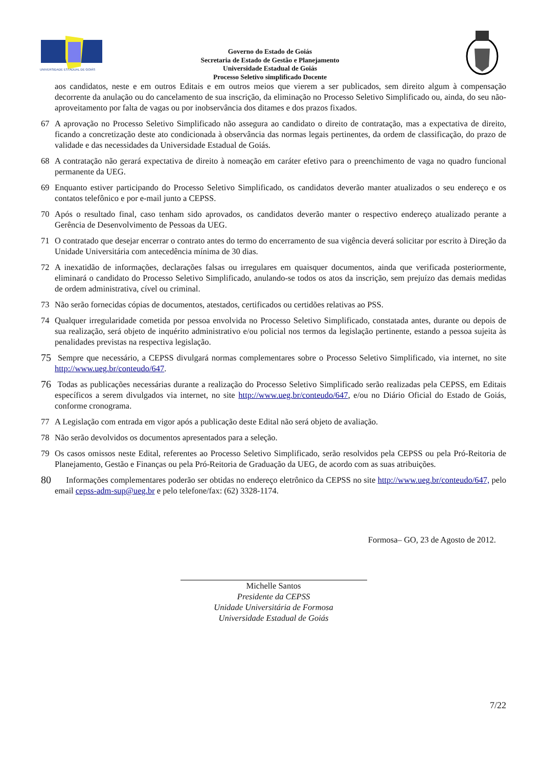UNIVERSIDADE ESTADUAL DE GOIÁS
Governo do Estado de Goiás
Secretaria de Estado de Gestão e Planejamento
Universidade Estadual de Goiás
Processo Seletivo simplificado Docente
aos candidatos, neste e em outros Editais e em outros meios que vierem a ser publicados, sem direito algum à compensação decorrente da anulação ou do cancelamento de sua inscrição, da eliminação no Processo Seletivo Simplificado ou, ainda, do seu não-aproveitamento por falta de vagas ou por inobservância dos ditames e dos prazos fixados.
67 A aprovação no Processo Seletivo Simplificado não assegura ao candidato o direito de contratação, mas a expectativa de direito, ficando a concretização deste ato condicionada à observância das normas legais pertinentes, da ordem de classificação, do prazo de validade e das necessidades da Universidade Estadual de Goiás.
68 A contratação não gerará expectativa de direito à nomeação em caráter efetivo para o preenchimento de vaga no quadro funcional permanente da UEG.
69 Enquanto estiver participando do Processo Seletivo Simplificado, os candidatos deverão manter atualizados o seu endereço e os contatos telefônico e por e-mail junto a CEPSS.
70 Após o resultado final, caso tenham sido aprovados, os candidatos deverão manter o respectivo endereço atualizado perante a Gerência de Desenvolvimento de Pessoas da UEG.
71 O contratado que desejar encerrar o contrato antes do termo do encerramento de sua vigência deverá solicitar por escrito à Direção da Unidade Universitária com antecedência mínima de 30 dias.
72 A inexatidão de informações, declarações falsas ou irregulares em quaisquer documentos, ainda que verificada posteriormente, eliminará o candidato do Processo Seletivo Simplificado, anulando-se todos os atos da inscrição, sem prejuízo das demais medidas de ordem administrativa, cível ou criminal.
73 Não serão fornecidas cópias de documentos, atestados, certificados ou certidões relativas ao PSS.
74 Qualquer irregularidade cometida por pessoa envolvida no Processo Seletivo Simplificado, constatada antes, durante ou depois de sua realização, será objeto de inquérito administrativo e/ou policial nos termos da legislação pertinente, estando a pessoa sujeita às penalidades previstas na respectiva legislação.
75 Sempre que necessário, a CEPSS divulgará normas complementares sobre o Processo Seletivo Simplificado, via internet, no site http://www.ueg.br/conteudo/647.
76 Todas as publicações necessárias durante a realização do Processo Seletivo Simplificado serão realizadas pela CEPSS, em Editais específicos a serem divulgados via internet, no site http://www.ueg.br/conteudo/647, e/ou no Diário Oficial do Estado de Goiás, conforme cronograma.
77 A Legislação com entrada em vigor após a publicação deste Edital não será objeto de avaliação.
78 Não serão devolvidos os documentos apresentados para a seleção.
79 Os casos omissos neste Edital, referentes ao Processo Seletivo Simplificado, serão resolvidos pela CEPSS ou pela Pró-Reitoria de Planejamento, Gestão e Finanças ou pela Pró-Reitoria de Graduação da UEG, de acordo com as suas atribuições.
80 Informações complementares poderão ser obtidas no endereço eletrônico da CEPSS no site http://www.ueg.br/conteudo/647, pelo email cepss-adm-sup@ueg.br e pelo telefone/fax: (62) 3328-1174.
Formosa– GO, 23 de Agosto de 2012.
Michelle Santos
Presidente da CEPSS
Unidade Universitária de Formosa
Universidade Estadual de Goiás
7/22